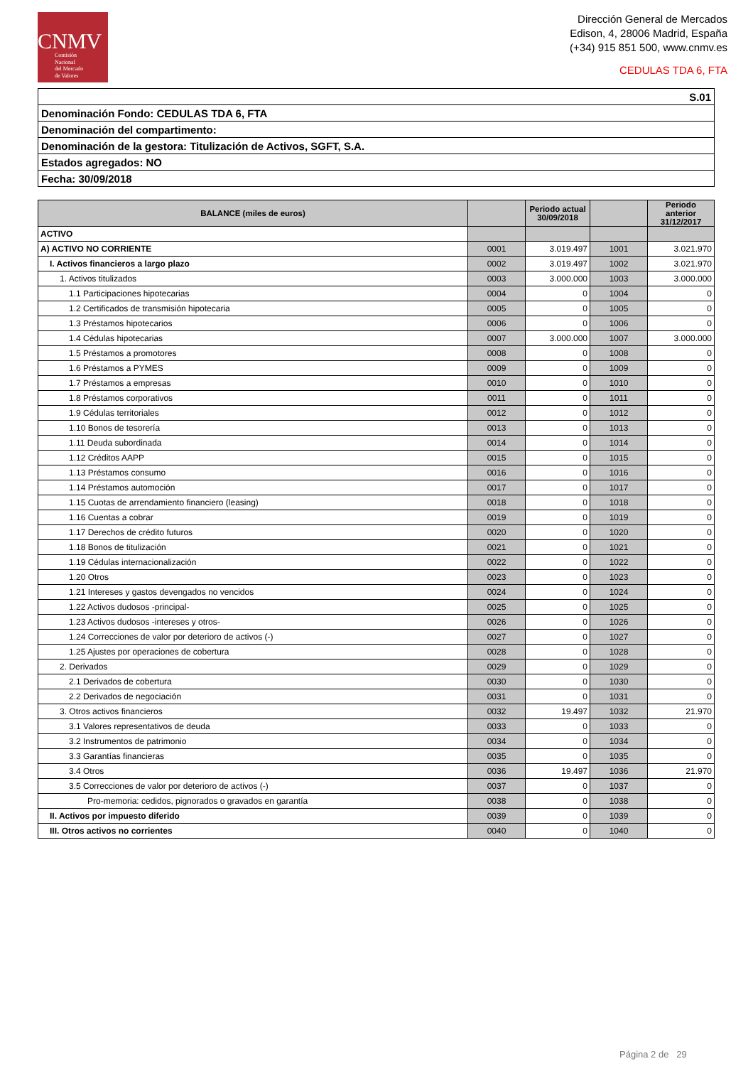CNMV
Comisión
Nacional
del Mercado
de Valores
Dirección General de Mercados
Edison, 4, 28006 Madrid, España
(+34) 915 851 500, www.cnmv.es
CEDULAS TDA 6, FTA
| S.01 |
| Denominación Fondo: CEDULAS TDA 6, FTA |
| Denominación del compartimento: |
| Denominación de la gestora: Titulización de Activos, SGFT, S.A. |
| Estados agregados: NO |
| Fecha: 30/09/2018 |
| BALANCE (miles de euros) | | Periodo actual 30/09/2018 | | Periodo anterior 31/12/2017 |
| --- | --- | --- | --- | --- |
| ACTIVO | | | | |
| A) ACTIVO NO CORRIENTE | 0001 | 3.019.497 | 1001 | 3.021.970 |
| I. Activos financieros a largo plazo | 0002 | 3.019.497 | 1002 | 3.021.970 |
| 1. Activos titulizados | 0003 | 3.000.000 | 1003 | 3.000.000 |
| 1.1 Participaciones hipotecarias | 0004 | 0 | 1004 | 0 |
| 1.2 Certificados de transmisión hipotecaria | 0005 | 0 | 1005 | 0 |
| 1.3 Préstamos hipotecarios | 0006 | 0 | 1006 | 0 |
| 1.4 Cédulas hipotecarias | 0007 | 3.000.000 | 1007 | 3.000.000 |
| 1.5 Préstamos a promotores | 0008 | 0 | 1008 | 0 |
| 1.6 Préstamos a PYMES | 0009 | 0 | 1009 | 0 |
| 1.7 Préstamos a empresas | 0010 | 0 | 1010 | 0 |
| 1.8 Préstamos corporativos | 0011 | 0 | 1011 | 0 |
| 1.9 Cédulas territoriales | 0012 | 0 | 1012 | 0 |
| 1.10 Bonos de tesorería | 0013 | 0 | 1013 | 0 |
| 1.11 Deuda subordinada | 0014 | 0 | 1014 | 0 |
| 1.12 Créditos AAPP | 0015 | 0 | 1015 | 0 |
| 1.13 Préstamos consumo | 0016 | 0 | 1016 | 0 |
| 1.14 Préstamos automoción | 0017 | 0 | 1017 | 0 |
| 1.15 Cuotas de arrendamiento financiero (leasing) | 0018 | 0 | 1018 | 0 |
| 1.16 Cuentas a cobrar | 0019 | 0 | 1019 | 0 |
| 1.17 Derechos de crédito futuros | 0020 | 0 | 1020 | 0 |
| 1.18 Bonos de titulización | 0021 | 0 | 1021 | 0 |
| 1.19 Cédulas internacionalización | 0022 | 0 | 1022 | 0 |
| 1.20 Otros | 0023 | 0 | 1023 | 0 |
| 1.21 Intereses y gastos devengados no vencidos | 0024 | 0 | 1024 | 0 |
| 1.22 Activos dudosos -principal- | 0025 | 0 | 1025 | 0 |
| 1.23 Activos dudosos -intereses y otros- | 0026 | 0 | 1026 | 0 |
| 1.24 Correcciones de valor por deterioro de activos (-) | 0027 | 0 | 1027 | 0 |
| 1.25 Ajustes por operaciones de cobertura | 0028 | 0 | 1028 | 0 |
| 2. Derivados | 0029 | 0 | 1029 | 0 |
| 2.1 Derivados de cobertura | 0030 | 0 | 1030 | 0 |
| 2.2 Derivados de negociación | 0031 | 0 | 1031 | 0 |
| 3. Otros activos financieros | 0032 | 19.497 | 1032 | 21.970 |
| 3.1 Valores representativos de deuda | 0033 | 0 | 1033 | 0 |
| 3.2 Instrumentos de patrimonio | 0034 | 0 | 1034 | 0 |
| 3.3 Garantías financieras | 0035 | 0 | 1035 | 0 |
| 3.4 Otros | 0036 | 19.497 | 1036 | 21.970 |
| 3.5 Correcciones de valor por deterioro de activos (-) | 0037 | 0 | 1037 | 0 |
| Pro-memoria: cedidos, pignorados o gravados en garantía | 0038 | 0 | 1038 | 0 |
| II. Activos por impuesto diferido | 0039 | 0 | 1039 | 0 |
| III. Otros activos no corrientes | 0040 | 0 | 1040 | 0 |
Página 2 de 29